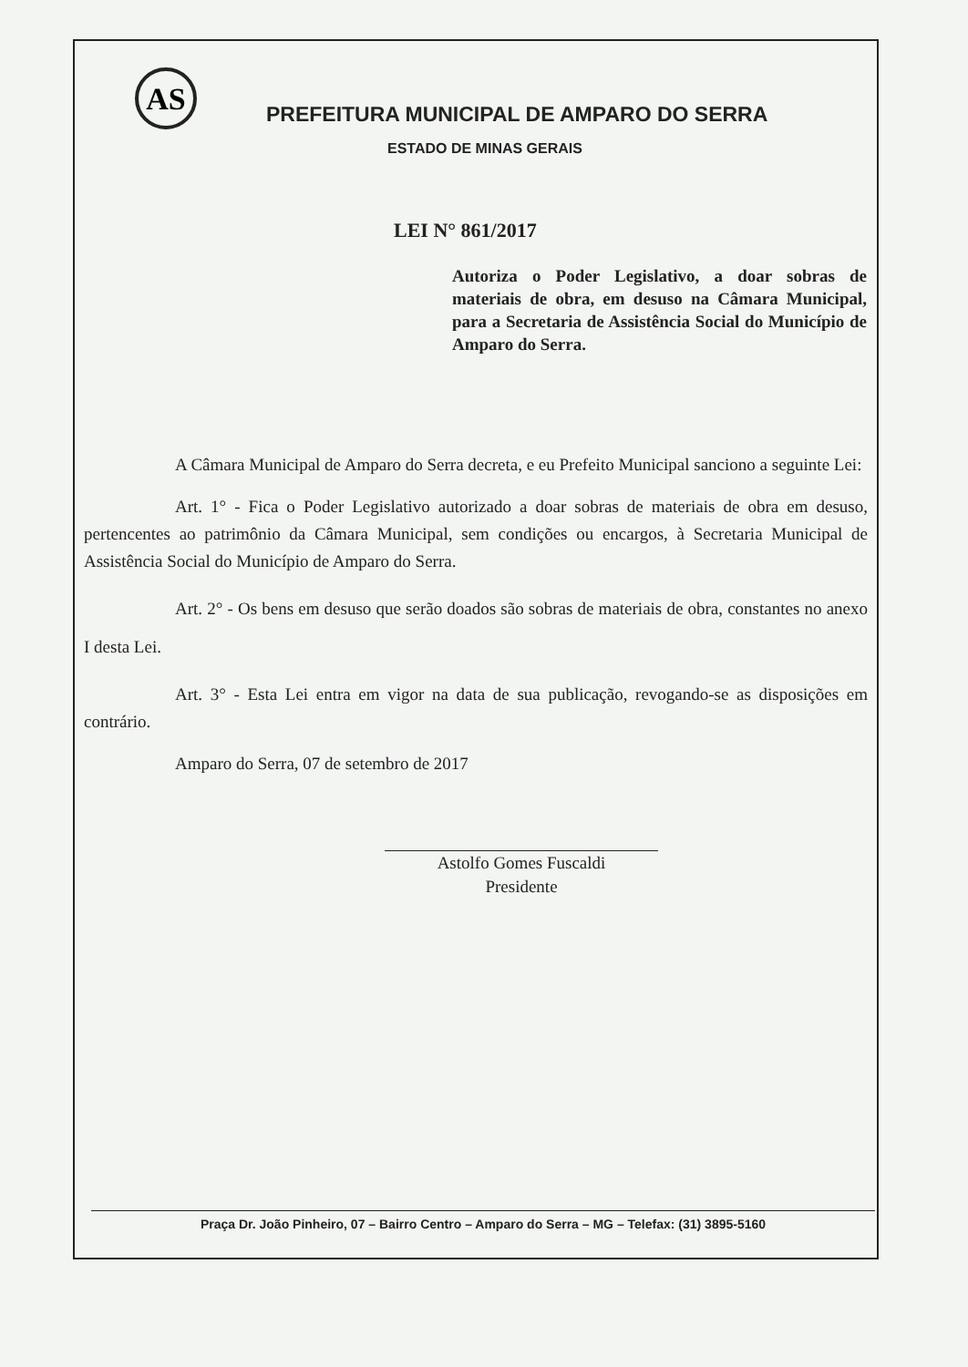AS
PREFEITURA MUNICIPAL DE AMPARO DO SERRA
ESTADO DE MINAS GERAIS
LEI N° 861/2017
Autoriza o Poder Legislativo, a doar sobras de materiais de obra, em desuso na Câmara Municipal, para a Secretaria de Assistência Social do Município de Amparo do Serra.
A Câmara Municipal de Amparo do Serra decreta, e eu Prefeito Municipal sanciono a seguinte Lei:
Art. 1° - Fica o Poder Legislativo autorizado a doar sobras de materiais de obra em desuso, pertencentes ao patrimônio da Câmara Municipal, sem condições ou encargos, à Secretaria Municipal de Assistência Social do Município de Amparo do Serra.
Art. 2° - Os bens em desuso que serão doados são sobras de materiais de obra, constantes no anexo I desta Lei.
Art. 3° - Esta Lei entra em vigor na data de sua publicação, revogando-se as disposições em contrário.
Amparo do Serra, 07 de setembro de 2017
Astolfo Gomes Fuscaldi
Presidente
Praça Dr. João Pinheiro, 07 – Bairro Centro – Amparo do Serra – MG – Telefax: (31) 3895-5160